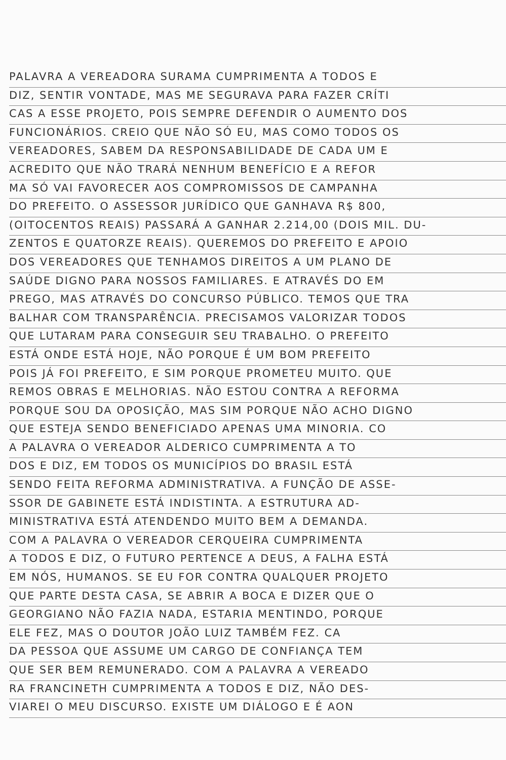PALAVRA A VEREADORA SURAMA CUMPRIMENTA A TODOS E
DIZ, SENTIR VONTADE, MAS ME SEGURAVA PARA FAZER CRÍTI
CAS A ESSE PROJETO, POIS SEMPRE DEFENDIR O AUMENTO DOS
FUNCIONÁRIOS. CREIO QUE NÃO SÓ EU, MAS COMO TODOS OS
VEREADORES, SABEM DA RESPONSABILIDADE DE CADA UM E
ACREDITO QUE NÃO TRARÁ NENHUM BENEFÍCIO E A REFOR
MA SÓ VAI FAVORECER AOS COMPROMISSOS DE CAMPANHA
DO PREFEITO. O ASSESSOR JURÍDICO QUE GANHAVA R$ 800,
(OITOCENTOS REAIS) PASSARÁ A GANHAR 2.214,00 (DOIS MIL. DU-
ZENTOS E QUATORZE REAIS). QUEREMOS DO PREFEITO E APOIO
DOS VEREADORES QUE TENHAMOS DIREITOS A UM PLANO DE
SAÚDE DIGNO PARA NOSSOS FAMILIARES. E ATRAVÉS DO EM
PREGO, MAS ATRAVÉS DO CONCURSO PÚBLICO. TEMOS QUE TRA
BALHAR COM TRANSPARÊNCIA. PRECISAMOS VALORIZAR TODOS
QUE LUTARAM PARA CONSEGUIR SEU TRABALHO. O PREFEITO
ESTÁ ONDE ESTÁ HOJE, NÃO PORQUE É UM BOM PREFEITO
POIS JÁ FOI PREFEITO, E SIM PORQUE PROMETEU MUITO. QUE
REMOS OBRAS E MELHORIAS. NÃO ESTOU CONTRA A REFORMA
PORQUE SOU DA OPOSIÇÃO, MAS SIM PORQUE NÃO ACHO DIGNO
QUE ESTEJA SENDO BENEFICIADO APENAS UMA MINORIA. CO
A PALAVRA O VEREADOR ALDERICO CUMPRIMENTA A TO
DOS E DIZ, EM TODOS OS MUNICÍPIOS DO BRASIL ESTÁ
SENDO FEITA REFORMA ADMINISTRATIVA. A FUNÇÃO DE ASSE-
SSOR DE GABINETE ESTÁ INDISTINTA. A ESTRUTURA AD-
MINISTRATIVA ESTÁ ATENDENDO MUITO BEM A DEMANDA.
COM A PALAVRA O VEREADOR CERQUEIRA CUMPRIMENTA
A TODOS E DIZ, O FUTURO PERTENCE A DEUS, A FALHA ESTÁ
EM NÓS, HUMANOS. SE EU FOR CONTRA QUALQUER PROJETO
QUE PARTE DESTA CASA, SE ABRIR A BOCA E DIZER QUE O
GEORGIANO NÃO FAZIA NADA, ESTARIA MENTINDO, PORQUE
ELE FEZ, MAS O DOUTOR JOÃO LUIZ TAMBÉM FEZ. CA
DA PESSOA QUE ASSUME UM CARGO DE CONFIANÇA TEM
QUE SER BEM REMUNERADO. COM A PALAVRA A VEREADO
RA FRANCINETH CUMPRIMENTA A TODOS E DIZ, NÃO DES-
VIAREI O MEU DISCURSO. EXISTE UM DIÁLOGO E É AON